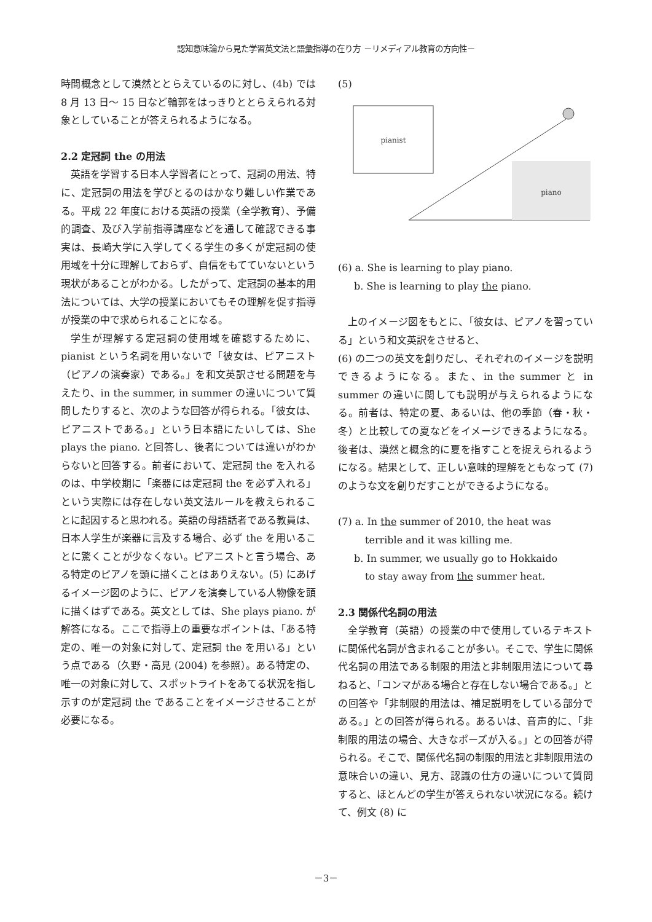認知意味論から見た学習英文法と語彙指導の在り方 －リメディアル教育の方向性－
時間概念として漠然ととらえているのに対し、(4b) では 8 月 13 日～ 15 日など輪郭をはっきりととらえられる対象としていることが答えられるようになる。
2.2 定冠詞 the の用法
英語を学習する日本人学習者にとって、冠詞の用法、特に、定冠詞の用法を学びとるのはかなり難しい作業である。平成 22 年度における英語の授業（全学教育）、予備的調査、及び入学前指導講座などを通して確認できる事実は、長崎大学に入学してくる学生の多くが定冠詞の使用域を十分に理解しておらず、自信をもてていないという現状があることがわかる。したがって、定冠詞の基本的用法については、大学の授業においてもその理解を促す指導が授業の中で求められることになる。
学生が理解する定冠詞の使用域を確認するために、pianist という名詞を用いないで「彼女は、ピアニスト（ピアノの演奏家）である。」を和文英訳させる問題を与えたり、in the summer, in summer の違いについて質問したりすると、次のような回答が得られる。「彼女は、ピアニストである。」という日本語にたいしては、She plays the piano. と回答し、後者については違いがわからないと回答する。前者において、定冠詞 the を入れるのは、中学校期に「楽器には定冠詞 the を必ず入れる」という実際には存在しない英文法ルールを教えられることに起因すると思われる。英語の母語話者である教員は、日本人学生が楽器に言及する場合、必ず the を用いることに驚くことが少なくない。ピアニストと言う場合、ある特定のピアノを頭に描くことはありえない。(5) にあげるイメージ図のように、ピアノを演奏している人物像を頭に描くはずである。英文としては、She plays piano. が解答になる。ここで指導上の重要なポイントは、「ある特定の、唯一の対象に対して、定冠詞 the を用いる」という点である（久野・高見 (2004) を参照）。ある特定の、唯一の対象に対して、スポットライトをあてる状況を指し示すのが定冠詞 the であることをイメージさせることが必要になる。
(5)
pianist
piano
(6) a. She is learning to play piano.
b. She is learning to play the piano.
上のイメージ図をもとに、「彼女は、ピアノを習っている」という和文英訳をさせると、
(6) の二つの英文を創りだし、それぞれのイメージを説明できるようになる。また、in the summer と in summer の違いに関しても説明が与えられるようになる。前者は、特定の夏、あるいは、他の季節（春・秋・冬）と比較しての夏などをイメージできるようになる。後者は、漠然と概念的に夏を指すことを捉えられるようになる。結果として、正しい意味的理解をともなって (7) のような文を創りだすことができるようになる。
(7) a. In the summer of 2010, the heat was
terrible and it was killing me.
b. In summer, we usually go to Hokkaido
to stay away from the summer heat.
2.3 関係代名詞の用法
全学教育（英語）の授業の中で使用しているテキストに関係代名詞が含まれることが多い。そこで、学生に関係代名詞の用法である制限的用法と非制限用法について尋ねると、「コンマがある場合と存在しない場合である。」との回答や「非制限的用法は、補足説明をしている部分である。」との回答が得られる。あるいは、音声的に、「非制限的用法の場合、大きなポーズが入る。」との回答が得られる。そこで、関係代名詞の制限的用法と非制限用法の意味合いの違い、見方、認識の仕方の違いについて質問すると、ほとんどの学生が答えられない状況になる。続けて、例文 (8) に
－3－